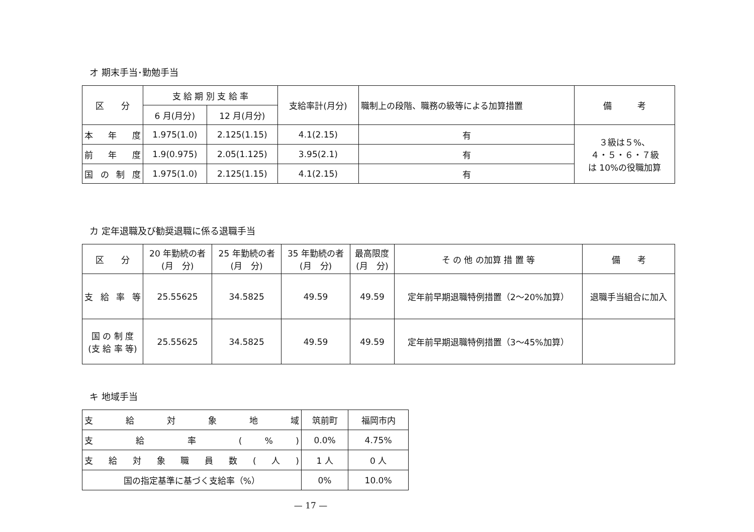オ 期末手当･勤勉手当
| 区 分 | 支 給 期 別 支 給 率 | | 支給率計(月分) | 職制上の段階、職務の級等による加算措置 | 備 考 |
| --- | --- | --- | --- | --- | --- |
| | 6 月(月分) | 12 月(月分) | | | |
| 本 年 度 | 1.975(1.0) | 2.125(1.15) | 4.1(2.15) | 有 | ３級は５%、 ４・５・６・７級 は 10%の役職加算 |
| 前 年 度 | 1.9(0.975) | 2.05(1.125) | 3.95(2.1) | 有 | |
| 国 の 制 度 | 1.975(1.0) | 2.125(1.15) | 4.1(2.15) | 有 | |
カ 定年退職及び勧奨退職に係る退職手当
| 区 分 | 20 年勤続の者 (月 分) | 25 年勤続の者 (月 分) | 35 年勤続の者 (月 分) | 最高限度 (月 分) | そ の 他 の加算 措 置 等 | 備 考 |
| --- | --- | --- | --- | --- | --- | --- |
| 支 給 率 等 | 25.55625 | 34.5825 | 49.59 | 49.59 | 定年前早期退職特例措置（2～20%加算） | 退職手当組合に加入 |
| 国 の 制 度 (支 給 率 等) | 25.55625 | 34.5825 | 49.59 | 49.59 | 定年前早期退職特例措置（3～45%加算） | |
キ 地域手当
| 支 給 対 象 地 域 | 筑前町 | 福岡市内 |
| 支 給 率 ( % ) | 0.0% | 4.75% |
| 支給対象職員数(人) | 1 人 | 0 人 |
| 国の指定基準に基づく支給率（%） | 0% | 10.0% |
— 17 —